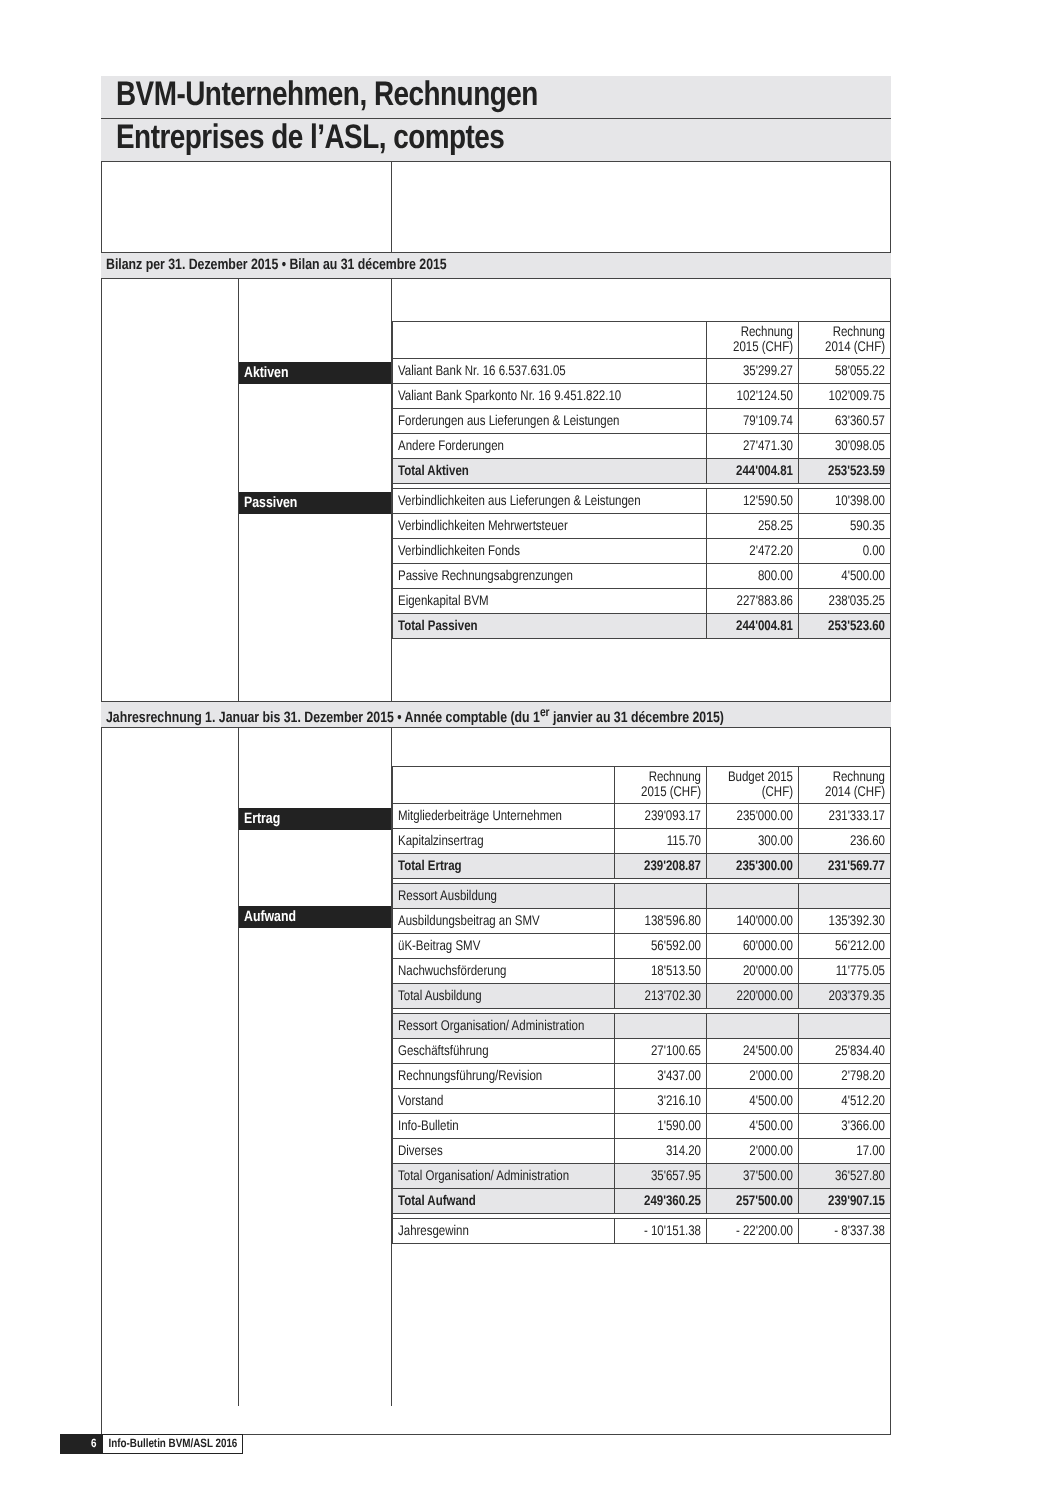BVM-Unternehmen, Rechnungen
Entreprises de l’ASL, comptes
Bilanz per 31. Dezember 2015 • Bilan au 31 décembre 2015
Aktiven
Passiven
| | Rechnung 2015 (CHF) | Rechnung 2014 (CHF) |
| Valiant Bank Nr. 16 6.537.631.05 | 35'299.27 | 58'055.22 |
| Valiant Bank Sparkonto Nr. 16 9.451.822.10 | 102'124.50 | 102'009.75 |
| Forderungen aus Lieferungen & Leistungen | 79'109.74 | 63'360.57 |
| Andere Forderungen | 27'471.30 | 30'098.05 |
| Total Aktiven | 244'004.81 | 253'523.59 |
| Verbindlichkeiten aus Lieferungen & Leistungen | 12'590.50 | 10'398.00 |
| Verbindlichkeiten Mehrwertsteuer | 258.25 | 590.35 |
| Verbindlichkeiten Fonds | 2'472.20 | 0.00 |
| Passive Rechnungsabgrenzungen | 800.00 | 4'500.00 |
| Eigenkapital BVM | 227'883.86 | 238'035.25 |
| Total Passiven | 244'004.81 | 253'523.60 |
Jahresrechnung 1. Januar bis 31. Dezember 2015 • Année comptable (du 1<sup>er</sup> janvier au 31 décembre 2015)
Ertrag
Aufwand
| | Rechnung 2015 (CHF) | Budget 2015 (CHF) | Rechnung 2014 (CHF) |
| Mitgliederbeiträge Unternehmen | 239'093.17 | 235'000.00 | 231'333.17 |
| Kapitalzinsertrag | 115.70 | 300.00 | 236.60 |
| Total Ertrag | 239'208.87 | 235'300.00 | 231'569.77 |
| Ressort Ausbildung | | | |
| Ausbildungsbeitrag an SMV | 138'596.80 | 140'000.00 | 135'392.30 |
| üK-Beitrag SMV | 56'592.00 | 60'000.00 | 56'212.00 |
| Nachwuchsförderung | 18'513.50 | 20'000.00 | 11'775.05 |
| Total Ausbildung | 213'702.30 | 220'000.00 | 203'379.35 |
| Ressort Organisation/ Administration | | | |
| Geschäftsführung | 27'100.65 | 24'500.00 | 25'834.40 |
| Rechnungsführung/Revision | 3'437.00 | 2'000.00 | 2'798.20 |
| Vorstand | 3'216.10 | 4'500.00 | 4'512.20 |
| Info-Bulletin | 1'590.00 | 4'500.00 | 3'366.00 |
| Diverses | 314.20 | 2'000.00 | 17.00 |
| Total Organisation/ Administration | 35'657.95 | 37'500.00 | 36'527.80 |
| Total Aufwand | 249'360.25 | 257'500.00 | 239'907.15 |
| Jahresgewinn | - 10'151.38 | - 22'200.00 | - 8'337.38 |
6 Info-Bulletin BVM/ASL 2016